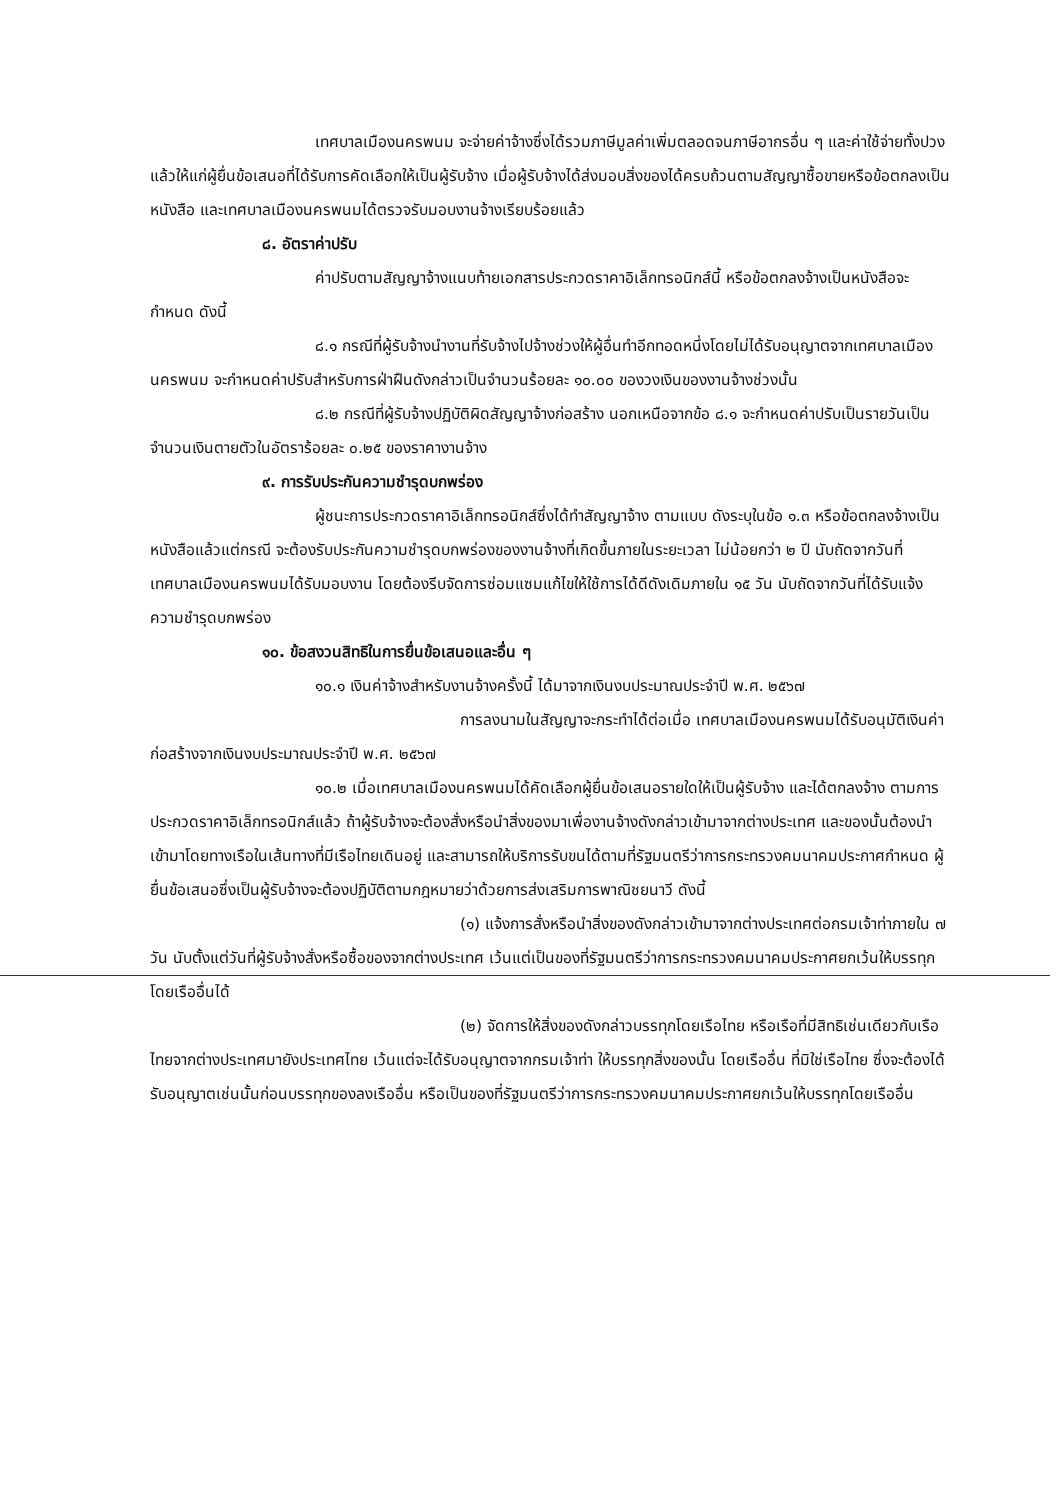เทศบาลเมืองนครพนม จะจ่ายค่าจ้างซึ่งได้รวมภาษีมูลค่าเพิ่มตลอดจนภาษีอากรอื่น ๆ และค่าใช้จ่ายทั้งปวงแล้วให้แก่ผู้ยื่นข้อเสนอที่ได้รับการคัดเลือกให้เป็นผู้รับจ้าง เมื่อผู้รับจ้างได้ส่งมอบสิ่งของได้ครบถ้วนตามสัญญาซื้อขายหรือข้อตกลงเป็นหนังสือ และเทศบาลเมืองนครพนมได้ตรวจรับมอบงานจ้างเรียบร้อยแล้ว
๘. อัตราค่าปรับ
ค่าปรับตามสัญญาจ้างแนบท้ายเอกสารประกวดราคาอิเล็กทรอนิกส์นี้ หรือข้อตกลงจ้างเป็นหนังสือจะกำหนด ดังนี้
๘.๑ กรณีที่ผู้รับจ้างนำงานที่รับจ้างไปจ้างช่วงให้ผู้อื่นทำอีกทอดหนึ่งโดยไม่ได้รับอนุญาตจากเทศบาลเมืองนครพนม จะกำหนดค่าปรับสำหรับการฝ่าฝืนดังกล่าวเป็นจำนวนร้อยละ ๑๐.๐๐ ของวงเงินของงานจ้างช่วงนั้น
๘.๒ กรณีที่ผู้รับจ้างปฏิบัติผิดสัญญาจ้างก่อสร้าง นอกเหนือจากข้อ ๘.๑ จะกำหนดค่าปรับเป็นรายวันเป็นจำนวนเงินตายตัวในอัตราร้อยละ ๐.๒๕ ของราคางานจ้าง
๙. การรับประกันความชำรุดบกพร่อง
ผู้ชนะการประกวดราคาอิเล็กทรอนิกส์ซึ่งได้ทำสัญญาจ้าง ตามแบบ ดังระบุในข้อ ๑.๓ หรือข้อตกลงจ้างเป็นหนังสือแล้วแต่กรณี จะต้องรับประกันความชำรุดบกพร่องของงานจ้างที่เกิดขึ้นภายในระยะเวลา ไม่น้อยกว่า ๒ ปี นับถัดจากวันที่เทศบาลเมืองนครพนมได้รับมอบงาน โดยต้องรีบจัดการซ่อมแซมแก้ไขให้ใช้การได้ดีดังเดิมภายใน ๑๕ วัน นับถัดจากวันที่ได้รับแจ้งความชำรุดบกพร่อง
๑๐. ข้อสงวนสิทธิในการยื่นข้อเสนอและอื่น ๆ
๑๐.๑ เงินค่าจ้างสำหรับงานจ้างครั้งนี้ ได้มาจากเงินงบประมาณประจำปี พ.ศ. ๒๕๖๗
การลงนามในสัญญาจะกระทำได้ต่อเมื่อ เทศบาลเมืองนครพนมได้รับอนุมัติเงินค่าก่อสร้างจากเงินงบประมาณประจำปี พ.ศ. ๒๕๖๗
๑๐.๒ เมื่อเทศบาลเมืองนครพนมได้คัดเลือกผู้ยื่นข้อเสนอรายใดให้เป็นผู้รับจ้าง และได้ตกลงจ้าง ตามการประกวดราคาอิเล็กทรอนิกส์แล้ว ถ้าผู้รับจ้างจะต้องสั่งหรือนำสิ่งของมาเพื่องานจ้างดังกล่าวเข้ามาจากต่างประเทศ และของนั้นต้องนำเข้ามาโดยทางเรือในเส้นทางที่มีเรือไทยเดินอยู่ และสามารถให้บริการรับขนได้ตามที่รัฐมนตรีว่าการกระทรวงคมนาคมประกาศกำหนด ผู้ยื่นข้อเสนอซึ่งเป็นผู้รับจ้างจะต้องปฏิบัติตามกฎหมายว่าด้วยการส่งเสริมการพาณิชยนาวี ดังนี้
(๑) แจ้งการสั่งหรือนำสิ่งของดังกล่าวเข้ามาจากต่างประเทศต่อกรมเจ้าท่าภายใน ๗ วัน นับตั้งแต่วันที่ผู้รับจ้างสั่งหรือซื้อของจากต่างประเทศ เว้นแต่เป็นของที่รัฐมนตรีว่าการกระทรวงคมนาคมประกาศยกเว้นให้บรรทุกโดยเรืออื่นได้
(๒) จัดการให้สิ่งของดังกล่าวบรรทุกโดยเรือไทย หรือเรือที่มีสิทธิเช่นเดียวกับเรือไทยจากต่างประเทศมายังประเทศไทย เว้นแต่จะได้รับอนุญาตจากกรมเจ้าท่า ให้บรรทุกสิ่งของนั้น โดยเรืออื่น ที่มิใช่เรือไทย ซึ่งจะต้องได้รับอนุญาตเช่นนั้นก่อนบรรทุกของลงเรืออื่น หรือเป็นของที่รัฐมนตรีว่าการกระทรวงคมนาคมประกาศยกเว้นให้บรรทุกโดยเรืออื่น